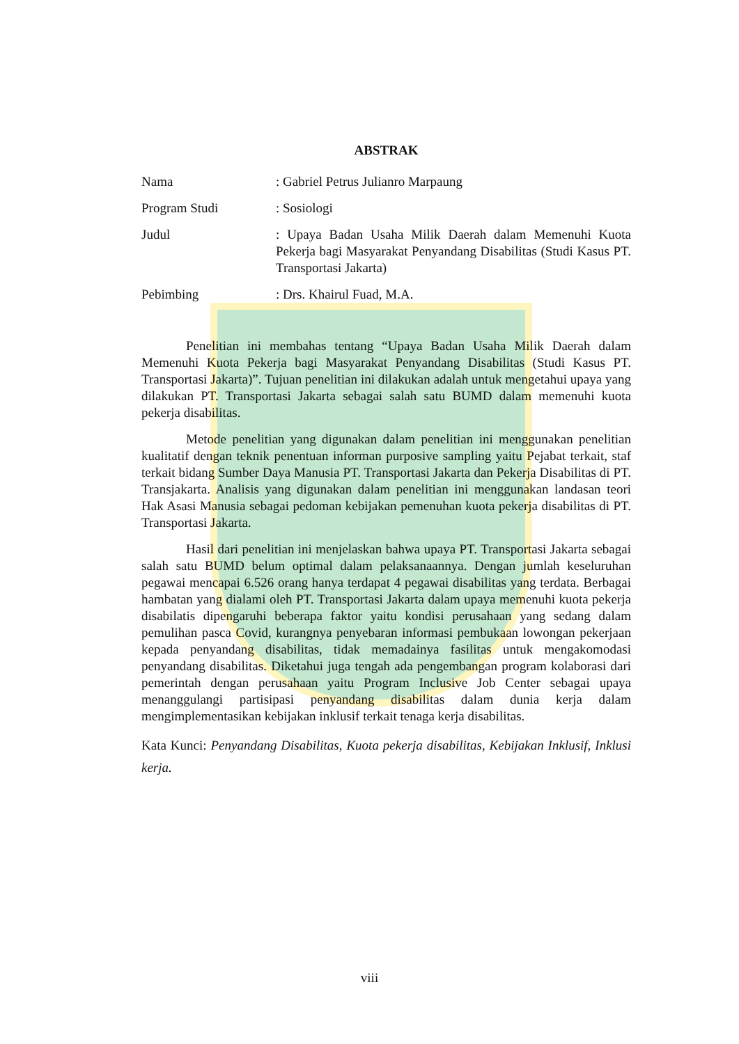ABSTRAK
Nama
: Gabriel Petrus Julianro Marpaung
Program Studi
: Sosiologi
Judul
: Upaya Badan Usaha Milik Daerah dalam Memenuhi Kuota Pekerja bagi Masyarakat Penyandang Disabilitas (Studi Kasus PT. Transportasi Jakarta)
Pebimbing
: Drs. Khairul Fuad, M.A.
Penelitian ini membahas tentang “Upaya Badan Usaha Milik Daerah dalam Memenuhi Kuota Pekerja bagi Masyarakat Penyandang Disabilitas (Studi Kasus PT. Transportasi Jakarta)”. Tujuan penelitian ini dilakukan adalah untuk mengetahui upaya yang dilakukan PT. Transportasi Jakarta sebagai salah satu BUMD dalam memenuhi kuota pekerja disabilitas.
Metode penelitian yang digunakan dalam penelitian ini menggunakan penelitian kualitatif dengan teknik penentuan informan purposive sampling yaitu Pejabat terkait, staf terkait bidang Sumber Daya Manusia PT. Transportasi Jakarta dan Pekerja Disabilitas di PT. Transjakarta. Analisis yang digunakan dalam penelitian ini menggunakan landasan teori Hak Asasi Manusia sebagai pedoman kebijakan pemenuhan kuota pekerja disabilitas di PT. Transportasi Jakarta.
Hasil dari penelitian ini menjelaskan bahwa upaya PT. Transportasi Jakarta sebagai salah satu BUMD belum optimal dalam pelaksanaannya. Dengan jumlah keseluruhan pegawai mencapai 6.526 orang hanya terdapat 4 pegawai disabilitas yang terdata. Berbagai hambatan yang dialami oleh PT. Transportasi Jakarta dalam upaya memenuhi kuota pekerja disabilatis dipengaruhi beberapa faktor yaitu kondisi perusahaan yang sedang dalam pemulihan pasca Covid, kurangnya penyebaran informasi pembukaan lowongan pekerjaan kepada penyandang disabilitas, tidak memadainya fasilitas untuk mengakomodasi penyandang disabilitas. Diketahui juga tengah ada pengembangan program kolaborasi dari pemerintah dengan perusahaan yaitu Program Inclusive Job Center sebagai upaya menanggulangi partisipasi penyandang disabilitas dalam dunia kerja dalam mengimplementasikan kebijakan inklusif terkait tenaga kerja disabilitas.
Kata Kunci: Penyandang Disabilitas, Kuota pekerja disabilitas, Kebijakan Inklusif, Inklusi kerja.
viii